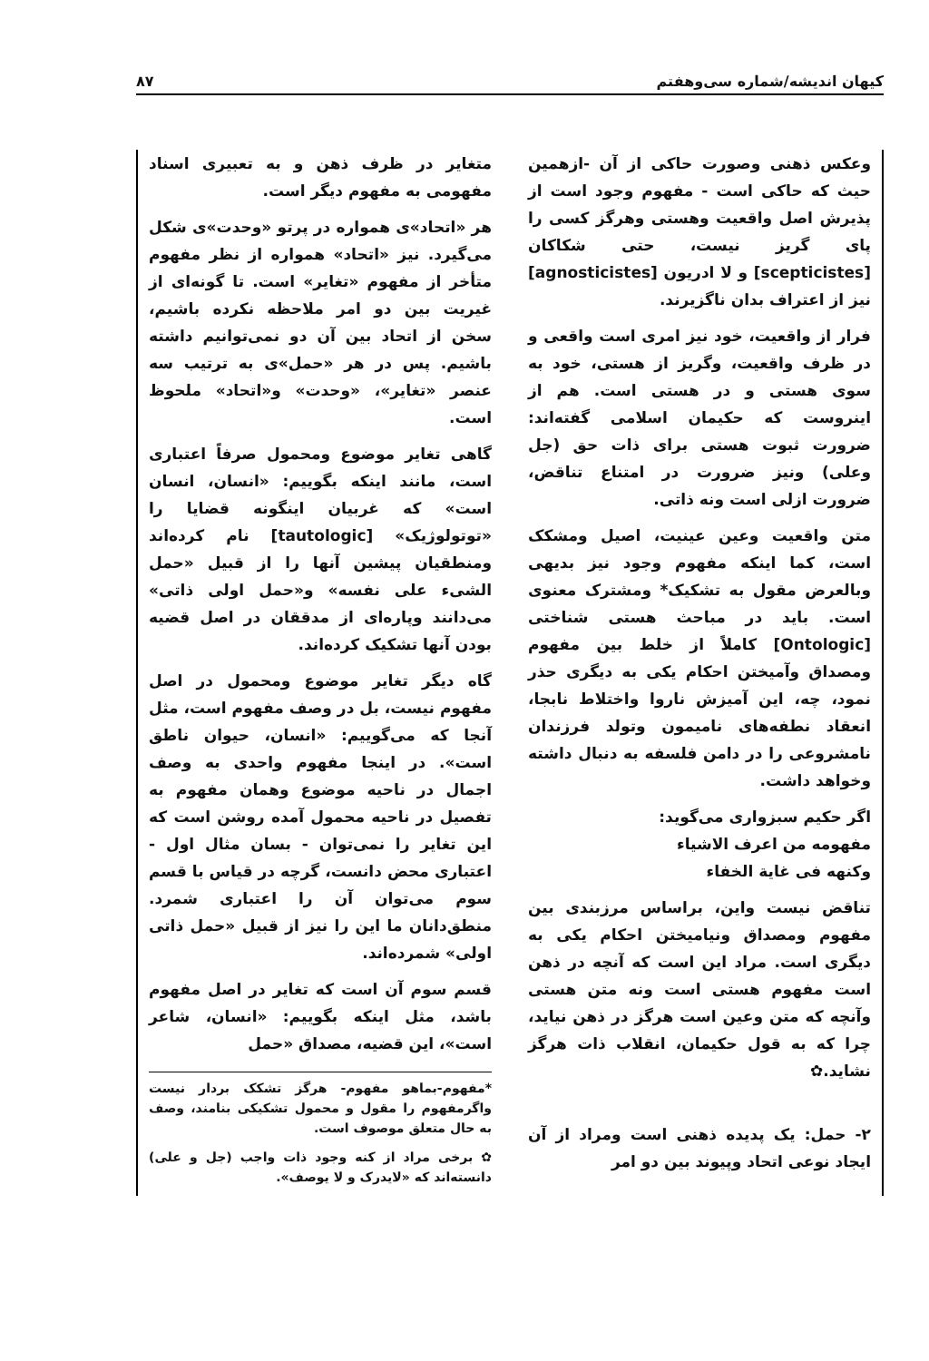کیهان اندیشه/شماره سی‌وهفتم ۸۷
وعکس ذهنی وصورت حاکی از آن -ازهمین حیث که حاکی است - مفهوم وجود است از پذیرش اصل واقعیت وهستی وهرگز کسی را پای گریز نیست، حتی شکاکان [scepticistes] و لا ادریون [agnosticistes] نیز از اعتراف بدان ناگزیرند.
فرار از واقعیت، خود نیز امری است واقعی و در ظرف واقعیت، وگریز از هستی، خود به سوی هستی و در هستی است. هم از اینروست که حکیمان اسلامی گفته‌اند: ضرورت ثبوت هستی برای ذات حق (جل وعلی) ونیز ضرورت در امتناع تناقض، ضرورت ازلی است ونه ذاتی.
متن واقعیت وعین عینیت، اصیل ومشکک است، کما اینکه مفهوم وجود نیز بدیهی وبالعرض مقول به تشکیک* ومشترک معنوی است. باید در مباحث هستی شناختی [Ontologic] کاملاً از خلط بین مفهوم ومصداق وآمیختن احکام یکی به دیگری حذر نمود، چه، این آمیزش ناروا واختلاط نابجا، انعقاد نطفه‌های نامیمون وتولد فرزندان نامشروعی را در دامن فلسفه به دنبال داشته وخواهد داشت.
اگر حکیم سبزواری می‌گوید:
مفهومه من اعرف الاشیاء
وکنهه فی غایة الخفاء
تناقض نیست واین، براساس مرزبندی بین مفهوم ومصداق ونیامیختن احکام یکی به دیگری است. مراد این است که آنچه در ذهن است مفهوم هستی است ونه متن هستی وآنچه که متن وعین است هرگز در ذهن نیاید، چرا که به قول حکیمان، انقلاب ذات هرگز نشاید.✿
۲- حمل: یک پدیده ذهنی است ومراد از آن ایجاد نوعی اتحاد وپیوند بین دو امر
متغایر در ظرف ذهن و به تعبیری اسناد مفهومی به مفهوم دیگر است.
هر «اتحاد»ی همواره در پرتو «وحدت»ی شکل می‌گیرد. نیز «اتحاد» همواره از نظر مفهوم متأخر از مفهوم «تغایر» است. تا گونه‌ای از غیریت بین دو امر ملاحظه نکرده باشیم، سخن از اتحاد بین آن دو نمی‌توانیم داشته باشیم. پس در هر «حمل»ی به ترتیب سه عنصر «تغایر»، «وحدت» و«اتحاد» ملحوظ است.
گاهی تغایر موضوع ومحمول صرفاً اعتباری است، مانند اینکه بگوییم: «انسان، انسان است» که غربیان اینگونه قضایا را «توتولوژیک» [tautologic] نام کرده‌اند ومنطقیان پیشین آنها را از قبیل «حمل الشیء علی نفسه» و«حمل اولی ذاتی» می‌دانند وپاره‌ای از مدققان در اصل قضیه بودن آنها تشکیک کرده‌اند.
گاه دیگر تغایر موضوع ومحمول در اصل مفهوم نیست، بل در وصف مفهوم است، مثل آنجا که می‌گوییم: «انسان، حیوان ناطق است». در اینجا مفهوم واحدی به وصف اجمال در ناحیه موضوع وهمان مفهوم به تفصیل در ناحیه محمول آمده روشن است که این تغایر را نمی‌توان - بسان مثال اول - اعتباری محض دانست، گرچه در قیاس با قسم سوم می‌توان آن را اعتباری شمرد. منطق‌دانان ما این را نیز از قبیل «حمل ذاتی اولی» شمرده‌اند.
قسم سوم آن است که تغایر در اصل مفهوم باشد، مثل اینکه بگوییم: «انسان، شاعر است»، این قضیه، مصداق «حمل
*مفهوم-بماهو مفهوم- هرگز تشکک بردار نیست واگرمفهوم را مقول و محمول تشکیکی بنامند، وصف به حال متعلق موصوف است.
✿ برخی مراد از کنه وجود ذات واجب (جل و علی) دانسته‌اند که «لایدرک و لا یوصف».